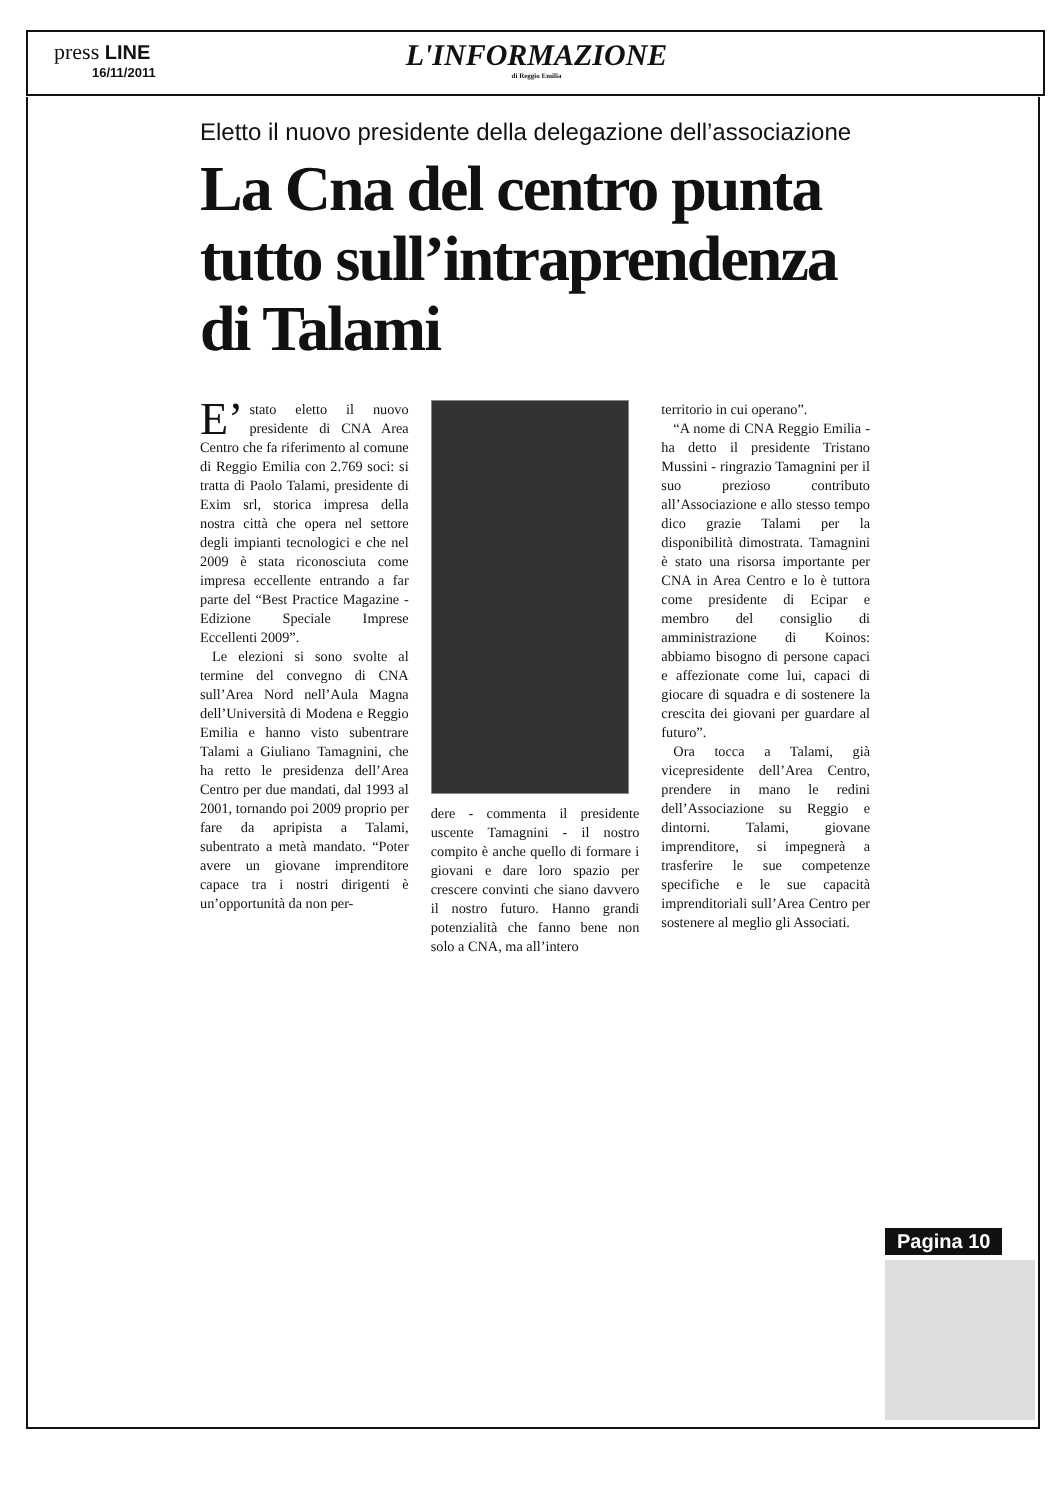press LINE
16/11/2011
L'INFORMAZIONE
di Reggio Emilia
Eletto il nuovo presidente della delegazione dell’associazione
La Cna del centro punta tutto sull’intraprendenza di Talami
E’ stato eletto il nuovo presidente di CNA Area Centro che fa riferimento al comune di Reggio Emilia con 2.769 soci: si tratta di Paolo Talami, presidente di Exim srl, storica impresa della nostra città che opera nel settore degli impianti tecnologici e che nel 2009 è stata riconosciuta come impresa eccellente entrando a far parte del “Best Practice Magazine - Edizione Speciale Imprese Eccellenti 2009”.
Le elezioni si sono svolte al termine del convegno di CNA sull’Area Nord nell’Aula Magna dell’Università di Modena e Reggio Emilia e hanno visto subentrare Talami a Giuliano Tamagnini, che ha retto le presidenza dell’Area Centro per due mandati, dal 1993 al 2001, tornando poi 2009 proprio per fare da apripista a Talami, subentrato a metà mandato. “Poter avere un giovane imprenditore capace tra i nostri dirigenti è un’opportunità da non per-
dere - commenta il presidente uscente Tamagnini - il nostro compito è anche quello di formare i giovani e dare loro spazio per crescere convinti che siano davvero il nostro futuro. Hanno grandi potenzialità che fanno bene non solo a CNA, ma all’intero
territorio in cui operano”.
“A nome di CNA Reggio Emilia - ha detto il presidente Tristano Mussini - ringrazio Tamagnini per il suo prezioso contributo all’Associazione e allo stesso tempo dico grazie Talami per la disponibilità dimostrata. Tamagnini è stato una risorsa importante per CNA in Area Centro e lo è tuttora come presidente di Ecipar e membro del consiglio di amministrazione di Koinos: abbiamo bisogno di persone capaci e affezionate come lui, capaci di giocare di squadra e di sostenere la crescita dei giovani per guardare al futuro”.
Ora tocca a Talami, già vicepresidente dell’Area Centro, prendere in mano le redini dell’Associazione su Reggio e dintorni. Talami, giovane imprenditore, si impegnerà a trasferire le sue competenze specifiche e le sue capacità imprenditoriali sull’Area Centro per sostenere al meglio gli Associati.
Pagina 10